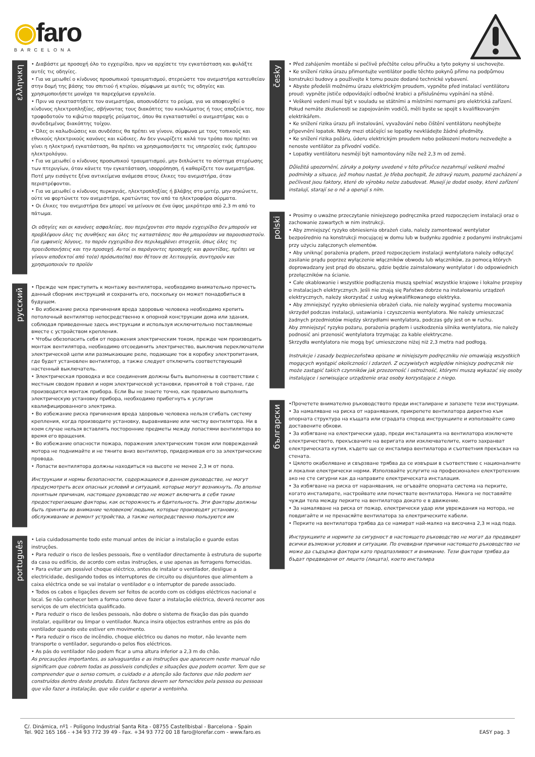◉faro
BARCELONA
ελληνικη
• Διαβάστε με προσοχή όλο το εγχειρίδιο, πριν να αρχίσετε την εγκατάσταση και φυλάξτε αυτές τις οδηγίες.
• Για να μειωθεί ο κίνδυνος προσωπικού τραυματισμού, στερεώστε τον ανεμιστήρα κατευθείαν στην δομή της βάσης του σπιτιού ή κτιρίου, σύμφωνα με αυτές τις οδηγίες και χρησιμοποιήσετε μονάχα τα παρεχόμενα εργαλεία.
• Πριν να εγκαταστήσετε τον ανεμιστήρα, αποσυνδέστε το ρεύμα, για να αποφευχθεί ο κίνδυνος ηλεκτροπληξίας, σβήνοντας τους διακόπτες του κυκλώματος ή τους αποζεύκτες, που τροφοδοτούν το κιβώτιο παροχής ρεύματος, όπου θα εγκατασταθεί ο ανεμιστήρας και ο συνδεδεμένος διακόπτης τοίχου.
• Όλες οι καλωδιώσεις και συνδέσεις θα πρέπει να γίνουν, σύμφωνα με τους τοπικούς και εθνικούς ηλεκτρικούς κανόνες και κώδικες. Αν δεν γνωρίζετε καλά τον τρόπο που πρέπει να γίνει η ηλεκτρική εγκατάσταση, θα πρέπει να χρησιμοποιήσετε τις υπηρεσίες ενός έμπειρου ηλεκτρολόγου.
• Για να μειωθεί ο κίνδυνος προσωπικού τραυματισμού, μην διπλώνετε το σύστημα στερέωσης των πτερυγίων, όταν κάνετε την εγκατάσταση, ισορρόπηση, ή καθαρίζετε τον ανεμιστήρα. Ποτέ μην εισάγετε ξένα αντικείμενα ανάμεσα στους έλικες του ανεμιστήρα, όταν περιστρέφονται.
• Για να μειωθεί ο κίνδυνος πυρκαγιάς, ηλεκτροπληξίας ή βλάβης στο μοτέρ, μην σηκώνετε, ούτε να φορτώνετε τον ανεμιστήρα, κρατώντας τον από τα ηλεκτροφόρα σύρματα.
• Οι έλικες του ανεμιστήρα δεν μπορεί να μείνουν σε ένα ύψος μικρότερο από 2,3 m από το πάτωμα.
Οι οδηγίες και οι κανόνες ασφαλείας, που περιέχονται στο παρόν εγχειρίδιο δεν μπορούν να προβλέψουν όλες τις συνθήκες και όλες τις καταστάσεις που θα μπορούσαν να παρουσιαστούν. Για εμφανείς λόγους, το παρόν εγχειρίδιο δεν περιλαμβάνει στοιχεία, όπως όλες τις προειδοποιήσεις και την προσοχή. Αυτοί οι παράγοντες προσοχής και φροντίδας, πρέπει να γίνουν αποδεκτοί από το(α) πρόσωπο(πα) που θέτουν σε λειτουργία, συντηρούν και χρησιμοποιούν το προϊόν
русский
• Прежде чем приступить к монтажу вентилятора, необходимо внимательно прочесть данный сборник инструкций и сохранить его, поскольку он может понадобиться в будущем.
• Во избежание риска причинения вреда здоровью человека необходимо крепить потолочный вентилятор непосредственно к опорной конструкции дома или здания, соблюдая приведенные здесь инструкции и используя исключительно поставляемые вместе с устройством крепления.
• Чтобы обезопасить себя от поражения электрическим током, прежде чем производить монтаж вентилятора, необходимо отсоединить электричество, выключив переключатели электрической цепи или размыкающие реле, подающие ток в коробку электропитания, где будет установлен вентилятор, а также следует отключить соответствующий настенный выключатель.
• Электрическая проводка и все соединения должны быть выполнены в соответствии с местным сводом правил и норм электрической установки, принятой в той стране, где производится монтаж прибора. Если Вы не знаете точно, как правильно выполнить электрическую установку прибора, необходимо прибегнуть к услугам квалифицированного электрика.
• Во избежание риска причинения вреда здоровью человека нельзя сгибать систему крепления, когда производите установку, выравнивание или чистку вентилятора. Ни в коем случае нельзя вставлять посторонние предметы между лопастями вентилятора во время его вращения.
• Во избежание опасности пожара, поражения электрическим током или повреждений мотора не поднимайте и не тяните вниз вентилятор, придерживая его за электрические провода.
• Лопасти вентилятора должны находиться на высоте не менее 2,3 м от пола.
Инструкции и нормы безопасности, содержащиеся в данном руководстве, не могут предусмотреть всех опасных условий и ситуаций, которые могут возникнуть. По вполне понятным причинам, настоящее руководство не может включить в себя такие предостерегающие факторы, как осторожность и бдительность. Эти факторы должны быть приняты во внимание человеком/ людьми, которые производят установку, обслуживание и ремонт устройства, а также непосредственно пользуются им
português
• Leia cuidadosamente todo este manual antes de iniciar a instalação e guarde estas instruções.
• Para reduzir o risco de lesões pessoais, fixe o ventilador directamente à estrutura de suporte da casa ou edifício, de acordo com estas instruções, e use apenas as ferragens fornecidas.
• Para evitar um possível choque eléctrico, antes de instalar o ventilador, desligue a electricidade, desligando todos os interruptores de circuito ou disjuntores que alimentem a caixa eléctrica onde se vai instalar o ventilador e o interruptor de parede associado.
• Todos os cabos e ligações devem ser feitos de acordo com os códigos eléctricos nacional e local. Se não conhecer bem a forma como deve fazer a instalação eléctrica, deverá recorrer aos serviços de um electricista qualificado.
• Para reduzir o risco de lesões pessoais, não dobre o sistema de fixação das pás quando instalar, equilibrar ou limpar o ventilador. Nunca insira objectos estranhos entre as pás do ventilador quando este estiver em movimento.
• Para reduzir o risco de incêndio, choque eléctrico ou danos no motor, não levante nem transporte o ventilador, segurando-o pelos fios eléctricos.
• As pás do ventilador não podem ficar a uma altura inferior a 2,3 m do chão.
As precauções importantes, as salvaguardas e as instruções que aparecem neste manual não significam que cobrem todas as possíveis condições e situações que podem ocorrer. Tem que se compreender que o senso comum, o cuidado e a atenção são factores que não podem ser construídos dentro deste produto. Estes factores devem ser fornecidos pela pessoa ou pessoas que vão fazer a instalação, que vão cuidar e operar a ventoinha.
česky
• Před zahájením montáže si pečlivě přečtěte celou příručku a tyto pokyny si uschovejte.
• Ke snížení rizika úrazu přimontujte ventilátor podle těchto pokynů přímo na podpůrnou konstrukci budovy a používejte k tomu pouze dodané technické vybavení.
• Abyste předešli možnému úrazu elektrickým proudem, vypněte před instalací ventilátoru proud: vypněte jističe odpovídající odbočné krabici a příslušnému vypínání na stěně.
• Veškeré vedení musí být v souladu se státními a místními normami pro elektrická zařízení. Pokud nemáte zkušenosti se zapojováním vodičů, měli byste se spojit s kvalifikovaným elektrikářem.
• Ke snížení rizika úrazu při instalování, vyvažování nebo čištění ventilátoru neohýbejte připevnění lopatek. Nikdy mezi otáčející se lopatky nevkládejte žádné předměty.
• Ke snížení rizika požáru, úderu elektrickým proudem nebo poškození motoru nezvedejte a nenoste ventilátor za přívodní vodiče.
• Lopatky ventilátoru nesmějí být namontovány níže než 2,3 m od země.
Důležitá upozornění, záruky a pokyny uvedené v této příručce nezahrnují veškeré možné podmínky a situace, jež mohou nastat. Je třeba pochopit, že zdravý rozum, pozorné zacházení a pečlivost jsou faktory, které do výrobku nelze zabudovat. Musejí je dodat osoby, které zařízení instalují, starají se o ně a operují s ním.
polski
• Prosimy o uważne przeczytanie niniejszego podręcznika przed rozpoczęciem instalacji oraz o zachowanie zawartych w nim instrukcji.
• Aby zmniejszyć ryzyko obniesienia obrażeń ciała, należy zamontować wentylator bezpośrednio na konstrukcji mocującej w domu lub w budynku zgodnie z podanymi instrukcjami przy użyciu załączonych elementów.
• Aby uniknąć porażenia prądem, przed rozpoczęciem instalacji wentylatora należy odłączyć zasilanie prądu poprzez wyłączenie włączników obwodu lub włączników, za pomocą których doprowadzany jest prąd do obszaru, gdzie będzie zainstalowany wentylator i do odpowiednich przełączników na ścianie.
• Całe okablowanie i wszystkie podłączenia muszą spełniać wszystkie krajowe i lokalne przepisy o instalacjach elektrycznych. Jeśli nie znają się Państwo dobrze na instalowaniu urządzeń elektrycznych, należy skorzystać z usług wykwalifikowanego elektryka.
• Aby zmniejszyć ryzyko obniesienia obrażeń ciała, nie należy wyginać systemu mocowania skrzydeł podczas instalacji, ustawiania i czyszczenia wentylatora. Nie należy umieszczać żadnych przedmiotów między skrzydłami wentylatora, podczas gdy jest on w ruchu.
Aby zmniejszyć ryzyko pożaru, porażenia prądem i uszkodzenia silnika wentylatora, nie należy podnosić ani przenosić wentylatora trzymając za kable elektryczne.
Skrzydła wentylatora nie mogą być umieszczone niżej niż 2,3 metra nad podłogą.
Instrukcje i zasady bezpieczeństwa opisane w niniejszym podręczniku nie omawiają wszystkich mogących wystąpić okoliczności i zdarzeń. Z oczywistych względów niniejszy podręcznik nie może zastąpić takich czynników jak przezorność i ostrożność, którymi muszą wykazać się osoby instalujące i serwisujące urządzenie oraz osoby korzystające z niego.
български
•Прочетете внимателно ръководството преди инсталиране и запазете тези инструкции.
• За намаляване на риска от наранявания, прикрепете вентилатора директно към опорната структура на къщата или сградата според инструкциите и използвайте само доставените обкови.
• За избягване на електрически удар, преди инсталацията на вентилатора изключете електричеството, прекъсвачите на веригата или изключвателите, които захранват електрическата кутия, където ще се инсталира вентилатора и съответния прекъсвач на стената.
• Цялото окабеляване и свързване трябва да се извърши в съответствие с националните и локални електрически норми. Използвайте услугите на професионален електротехник ако не сте сигурни как да направите електрическата инсталация.
• За избягване на риска от наранявания, не огъвайте опорната система на перките, когато инсталирате, настройвате или почиствате вентилатора. Никога не поставяйте чужди тела между перките на вентилатора докато е в движение.
• За намаляване на риска от пожар, електрически удар или увреждания на мотора, не повдигайте и не пренасяйте вентилатора за електрическите кабели.
• Перките на вентилатора трябва да се намират най-малко на височина 2,3 м над пода.
Инструкциите и нормите за сигурност в настоящето ръководство не могат да предвидят всички възможни условия и ситуации. По очевидни причини настоящето ръководство не може да съдържа фактори като предпазливост и внимание. Тези фактори трябва да бъдат предвидени от лицето (лицата), което инсталира
C/. Dinámica, nº1 - Polígono Industrial Santa Rita - 08755 Castellbisbal - Barcelona - Spain
Tel. 902 165 166 - +34 93 772 39 49 - Fax. +34 93 772 00 18 faro@lorefar.com - www.faro.es
EASY pag. 3